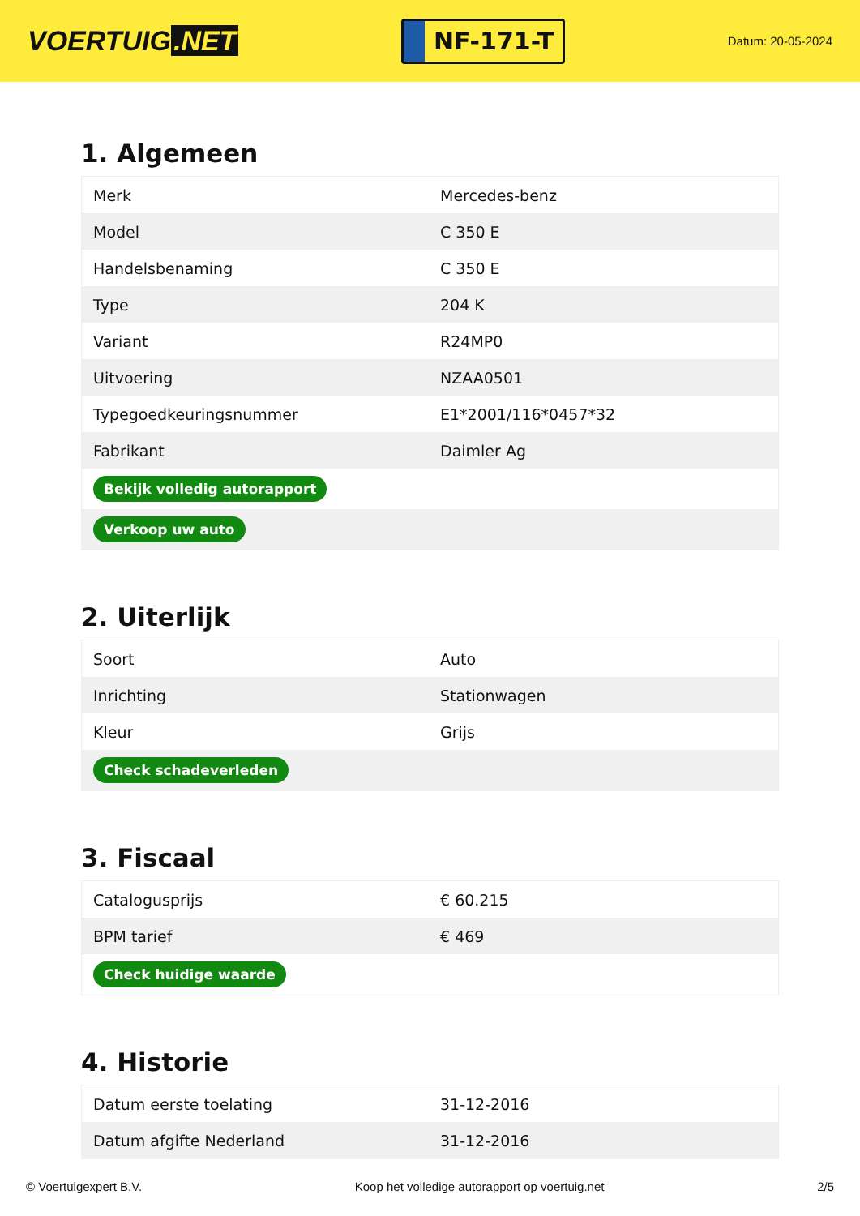VOERTUIG.NET
NF-171-T
Datum: 20-05-2024
1. Algemeen
| Merk | Mercedes-benz |
| Model | C 350 E |
| Handelsbenaming | C 350 E |
| Type | 204 K |
| Variant | R24MP0 |
| Uitvoering | NZAA0501 |
| Typegoedkeuringsnummer | E1*2001/116*0457*32 |
| Fabrikant | Daimler Ag |
| Bekijk volledig autorapport | |
| Verkoop uw auto | |
2. Uiterlijk
| Soort | Auto |
| Inrichting | Stationwagen |
| Kleur | Grijs |
| Check schadeverleden | |
3. Fiscaal
| Catalogusprijs | € 60.215 |
| BPM tarief | € 469 |
| Check huidige waarde | |
4. Historie
| Datum eerste toelating | 31-12-2016 |
| Datum afgifte Nederland | 31-12-2016 |
© Voertuigexpert B.V. Koop het volledige autorapport op voertuig.net 2/5